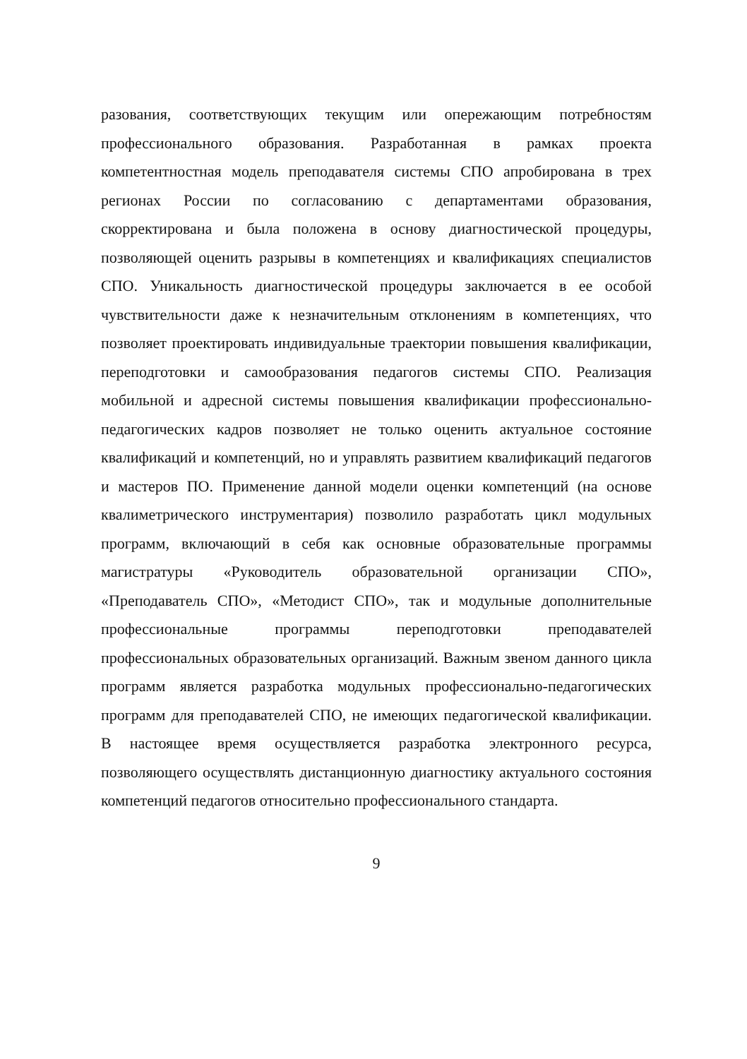разования, соответствующих текущим или опережающим потребностям профессионального образования. Разработанная в рамках проекта компетентностная модель преподавателя системы СПО апробирована в трех регионах России по согласованию с департаментами образования, скорректирована и была положена в основу диагностической процедуры, позволяющей оценить разрывы в компетенциях и квалификациях специалистов СПО. Уникальность диагностической процедуры заключается в ее особой чувствительности даже к незначительным отклонениям в компетенциях, что позволяет проектировать индивидуальные траектории повышения квалификации, переподготовки и самообразования педагогов системы СПО. Реализация мобильной и адресной системы повышения квалификации профессионально-педагогических кадров позволяет не только оценить актуальное состояние квалификаций и компетенций, но и управлять развитием квалификаций педагогов и мастеров ПО. Применение данной модели оценки компетенций (на основе квалиметрического инструментария) позволило разработать цикл модульных программ, включающий в себя как основные образовательные программы магистратуры «Руководитель образовательной организации СПО», «Преподаватель СПО», «Методист СПО», так и модульные дополнительные профессиональные программы переподготовки преподавателей профессиональных образовательных организаций. Важным звеном данного цикла программ является разработка модульных профессионально-педагогических программ для преподавателей СПО, не имеющих педагогической квалификации. В настоящее время осуществляется разработка электронного ресурса, позволяющего осуществлять дистанционную диагностику актуального состояния компетенций педагогов относительно профессионального стандарта.
9